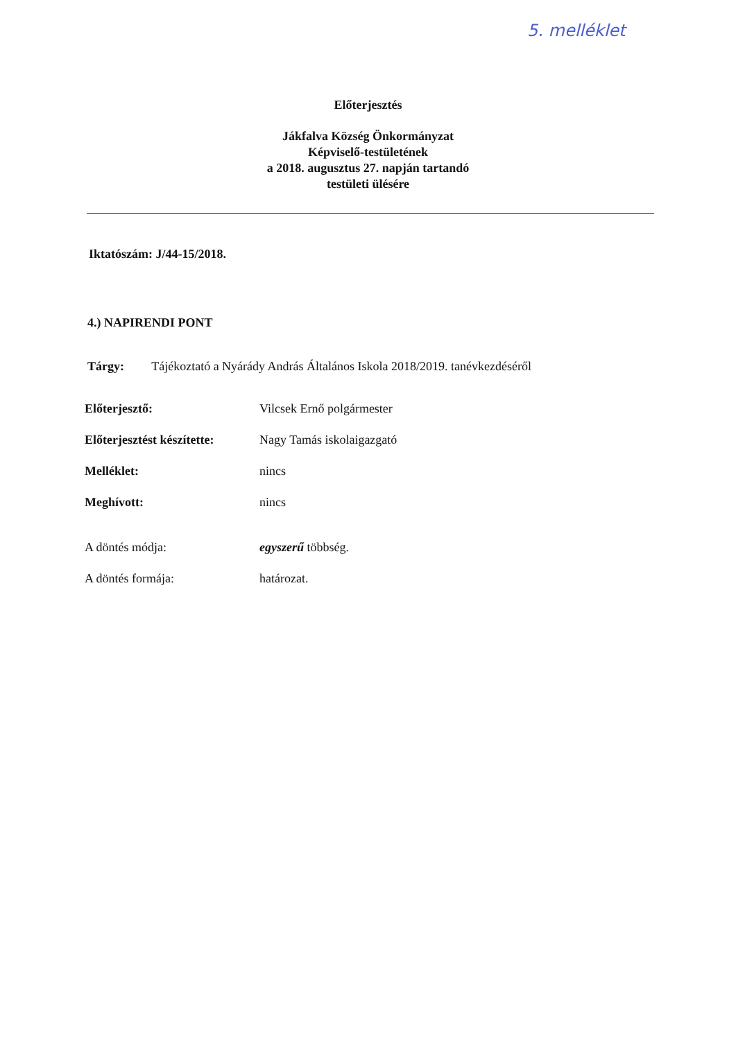5. melléklet
Előterjesztés
Jákfalva Község Önkormányzat
Képviselő-testületének
a 2018. augusztus 27. napján tartandó
testületi ülésére
Iktatószám: J/44-15/2018.
4.) NAPIRENDI PONT
Tárgy: Tájékoztató a Nyárády András Általános Iskola 2018/2019. tanévkezdéséről
| Előterjesztő: | Vilcsek Ernő polgármester |
| Előterjesztést készítette: | Nagy Tamás iskolaigazgató |
| Melléklet: | nincs |
| Meghívott: | nincs |
| A döntés módja: | egyszerű többség. |
| A döntés formája: | határozat. |